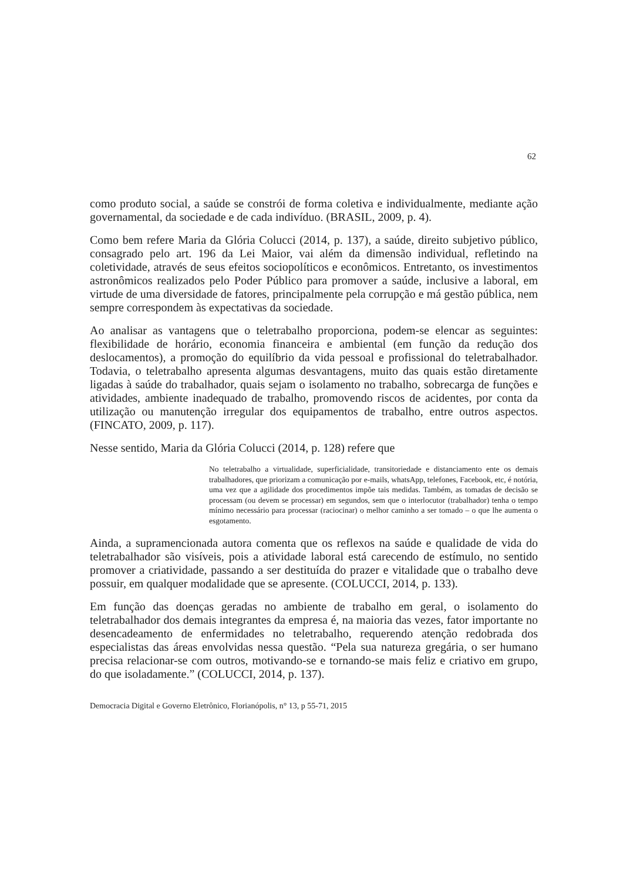62
como produto social, a saúde se constrói de forma coletiva e individualmente, mediante ação governamental, da sociedade e de cada indivíduo. (BRASIL, 2009, p. 4).
Como bem refere Maria da Glória Colucci (2014, p. 137), a saúde, direito subjetivo público, consagrado pelo art. 196 da Lei Maior, vai além da dimensão individual, refletindo na coletividade, através de seus efeitos sociopolíticos e econômicos. Entretanto, os investimentos astronômicos realizados pelo Poder Público para promover a saúde, inclusive a laboral, em virtude de uma diversidade de fatores, principalmente pela corrupção e má gestão pública, nem sempre correspondem às expectativas da sociedade.
Ao analisar as vantagens que o teletrabalho proporciona, podem-se elencar as seguintes: flexibilidade de horário, economia financeira e ambiental (em função da redução dos deslocamentos), a promoção do equilíbrio da vida pessoal e profissional do teletrabalhador. Todavia, o teletrabalho apresenta algumas desvantagens, muito das quais estão diretamente ligadas à saúde do trabalhador, quais sejam o isolamento no trabalho, sobrecarga de funções e atividades, ambiente inadequado de trabalho, promovendo riscos de acidentes, por conta da utilização ou manutenção irregular dos equipamentos de trabalho, entre outros aspectos. (FINCATO, 2009, p. 117).
Nesse sentido, Maria da Glória Colucci (2014, p. 128) refere que
No teletrabalho a virtualidade, superficialidade, transitoriedade e distanciamento ente os demais trabalhadores, que priorizam a comunicação por e-mails, whatsApp, telefones, Facebook, etc, é notória, uma vez que a agilidade dos procedimentos impõe tais medidas. Também, as tomadas de decisão se processam (ou devem se processar) em segundos, sem que o interlocutor (trabalhador) tenha o tempo mínimo necessário para processar (raciocinar) o melhor caminho a ser tomado – o que lhe aumenta o esgotamento.
Ainda, a supramencionada autora comenta que os reflexos na saúde e qualidade de vida do teletrabalhador são visíveis, pois a atividade laboral está carecendo de estímulo, no sentido promover a criatividade, passando a ser destituída do prazer e vitalidade que o trabalho deve possuir, em qualquer modalidade que se apresente. (COLUCCI, 2014, p. 133).
Em função das doenças geradas no ambiente de trabalho em geral, o isolamento do teletrabalhador dos demais integrantes da empresa é, na maioria das vezes, fator importante no desencadeamento de enfermidades no teletrabalho, requerendo atenção redobrada dos especialistas das áreas envolvidas nessa questão. “Pela sua natureza gregária, o ser humano precisa relacionar-se com outros, motivando-se e tornando-se mais feliz e criativo em grupo, do que isoladamente.” (COLUCCI, 2014, p. 137).
Democracia Digital e Governo Eletrônico, Florianópolis, n° 13, p 55-71, 2015